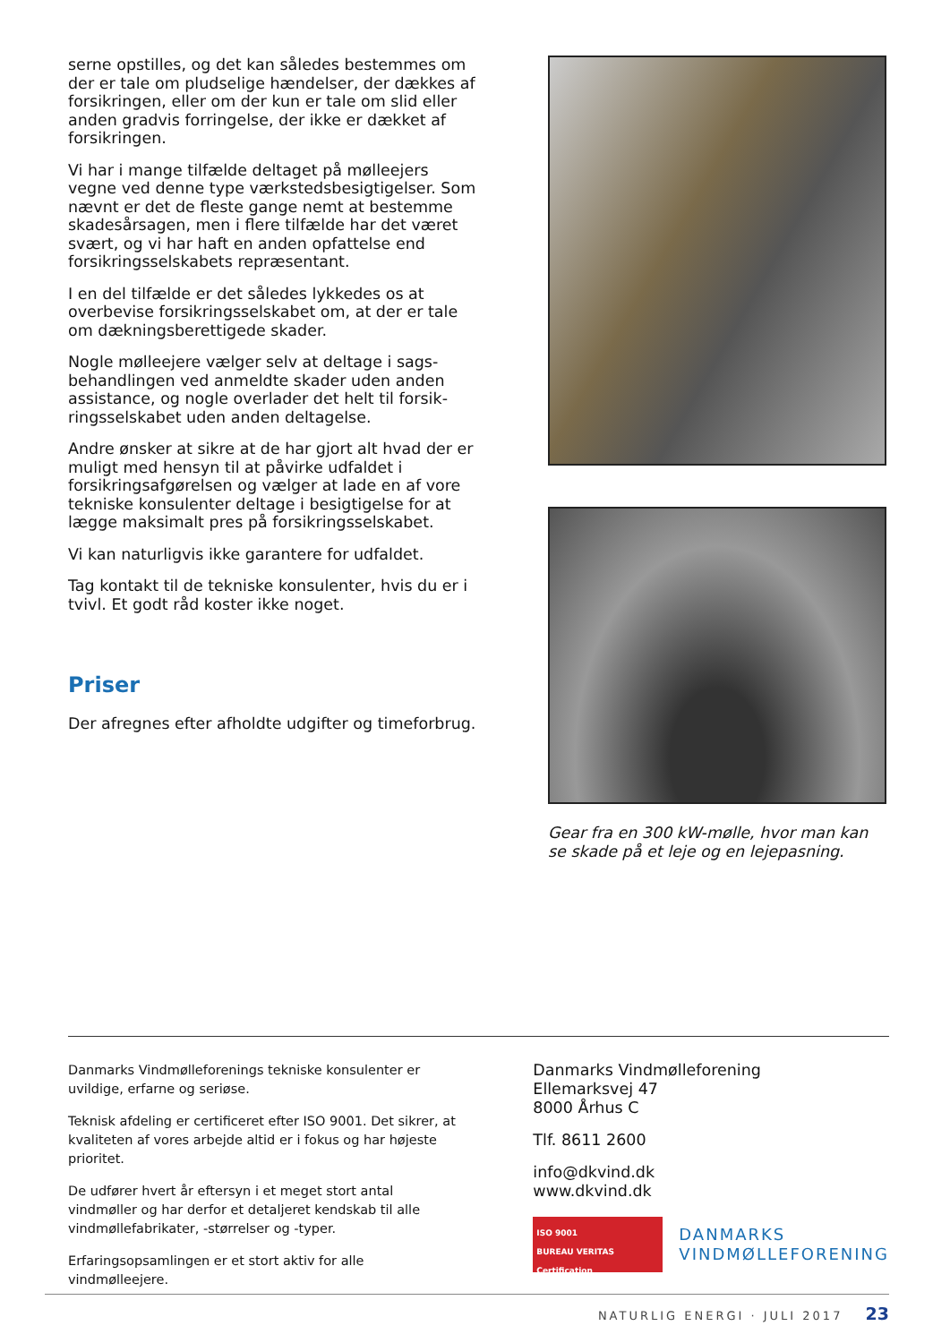serne opstilles, og det kan således bestemmes om der er tale om pludselige hændelser, der dækkes af forsikringen, eller om der kun er tale om slid eller anden gradvis forringelse, der ikke er dækket af forsikringen.
Vi har i mange tilfælde deltaget på mølleejers vegne ved denne type værkstedsbesigtigel­ser. Som nævnt er det de fleste gange nemt at bestemme skadesårsagen, men i flere tilfælde har det været svært, og vi har haft en anden opfat­telse end forsikringsselskabets repræsentant.
I en del tilfælde er det således lykkedes os at overbevise forsikringsselskabet om, at der er tale om dækningsberettigede skader.
Nogle mølleejere vælger selv at deltage i sags­behandlingen ved anmeldte skader uden anden assistance, og nogle overlader det helt til forsik­ringsselskabet uden anden deltagelse.
Andre ønsker at sikre at de har gjort alt hvad der er muligt med hensyn til at påvirke udfaldet i forsikringsafgørelsen og vælger at lade en af vore tekniske konsulenter deltage i besigtigelse for at lægge maksimalt pres på forsikringsselskabet.
Vi kan naturligvis ikke garantere for udfaldet.
Tag kontakt til de tekniske konsulenter, hvis du er i tvivl. Et godt råd koster ikke noget.
Priser
Der afregnes efter afholdte udgifter og timefor­brug.
Gear fra en 300 kW-mølle, hvor man kan se skade på et leje og en lejepasning.
Danmarks Vindmølleforenings tekniske konsulenter er uvildige, erfarne og seriøse.
Teknisk afdeling er certificeret efter ISO 9001. Det sikrer, at kvaliteten af vores arbejde altid er i fokus og har højeste prioritet.
De udfører hvert år eftersyn i et meget stort antal vindmøller og har derfor et detaljeret kendskab til alle vindmøllefabrika­ter, -størrelser og -typer.
Erfaringsopsamlingen er et stort aktiv for alle vindmølleejere.
Danmarks Vindmølleforening
Ellemarksvej 47
8000 Århus C
Tlf. 8611 2600
info@dkvind.dk
www.dkvind.dk
ISO 9001
BUREAU VERITAS
Certification
DANMARKS
VINDMØLLEFORENING
NATURLIG ENERGI · JULI 2017 23